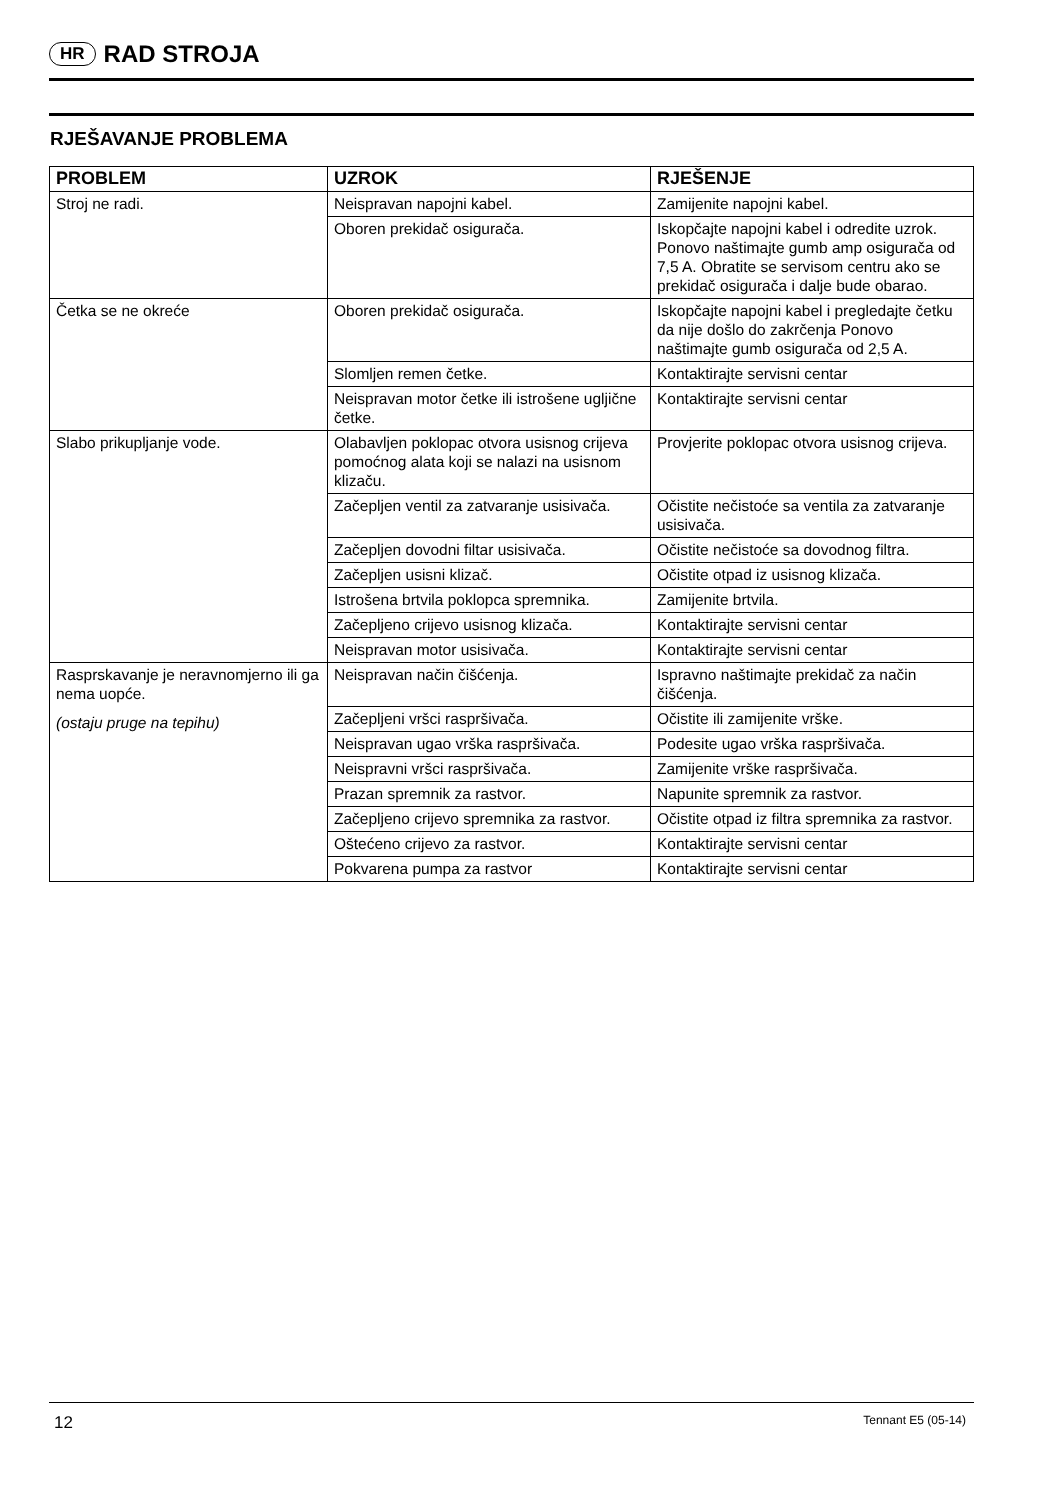HR RAD STROJA
RJEŠAVANJE PROBLEMA
| PROBLEM | UZROK | RJEŠENJE |
| --- | --- | --- |
| Stroj ne radi. | Neispravan napojni kabel. | Zamijenite napojni kabel. |
| | Oboren prekidač osigurača. | Iskopčajte napojni kabel i odredite uzrok. Ponovo naštimajte gumb amp osigurača od 7,5 A. Obratite se servisom centru ako se prekidač osigurača i dalje bude obarao. |
| Četka se ne okreće | Oboren prekidač osigurača. | Iskopčajte napojni kabel i pregledajte četku da nije došlo do zakrčenja Ponovo naštimajte gumb osigurača od 2,5 A. |
| | Slomljen remen četke. | Kontaktirajte servisni centar |
| | Neispravan motor četke ili istrošene ugljične četke. | Kontaktirajte servisni centar |
| Slabo prikupljanje vode. | Olabavljen poklopac otvora usisnog crijeva pomoćnog alata koji se nalazi na usisnom klizaču. | Provjerite poklopac otvora usisnog crijeva. |
| | Začepljen ventil za zatvaranje usisivača. | Očistite nečistoće sa ventila za zatvaranje usisivača. |
| | Začepljen dovodni filtar usisivača. | Očistite nečistoće sa dovodnog filtra. |
| | Začepljen usisni klizač. | Očistite otpad iz usisnog klizača. |
| | Istrošena brtvila poklopca spremnika. | Zamijenite brtvila. |
| | Začepljeno crijevo usisnog klizača. | Kontaktirajte servisni centar |
| | Neispravan motor usisivača. | Kontaktirajte servisni centar |
| Rasprskavanje je neravnomjerno ili ga nema uopće. (ostaju pruge na tepihu) | Neispravan način čišćenja. | Ispravno naštimajte prekidač za način čišćenja. |
| | Začepljeni vršci raspršivača. | Očistite ili zamijenite vrške. |
| | Neispravan ugao vrška raspršivača. | Podesite ugao vrška raspršivača. |
| | Neispravni vršci raspršivača. | Zamijenite vrške raspršivača. |
| | Prazan spremnik za rastvor. | Napunite spremnik za rastvor. |
| | Začepljeno crijevo spremnika za rastvor. | Očistite otpad iz filtra spremnika za rastvor. |
| | Oštećeno crijevo za rastvor. | Kontaktirajte servisni centar |
| | Pokvarena pumpa za rastvor | Kontaktirajte servisni centar |
12 Tennant E5 (05-14)